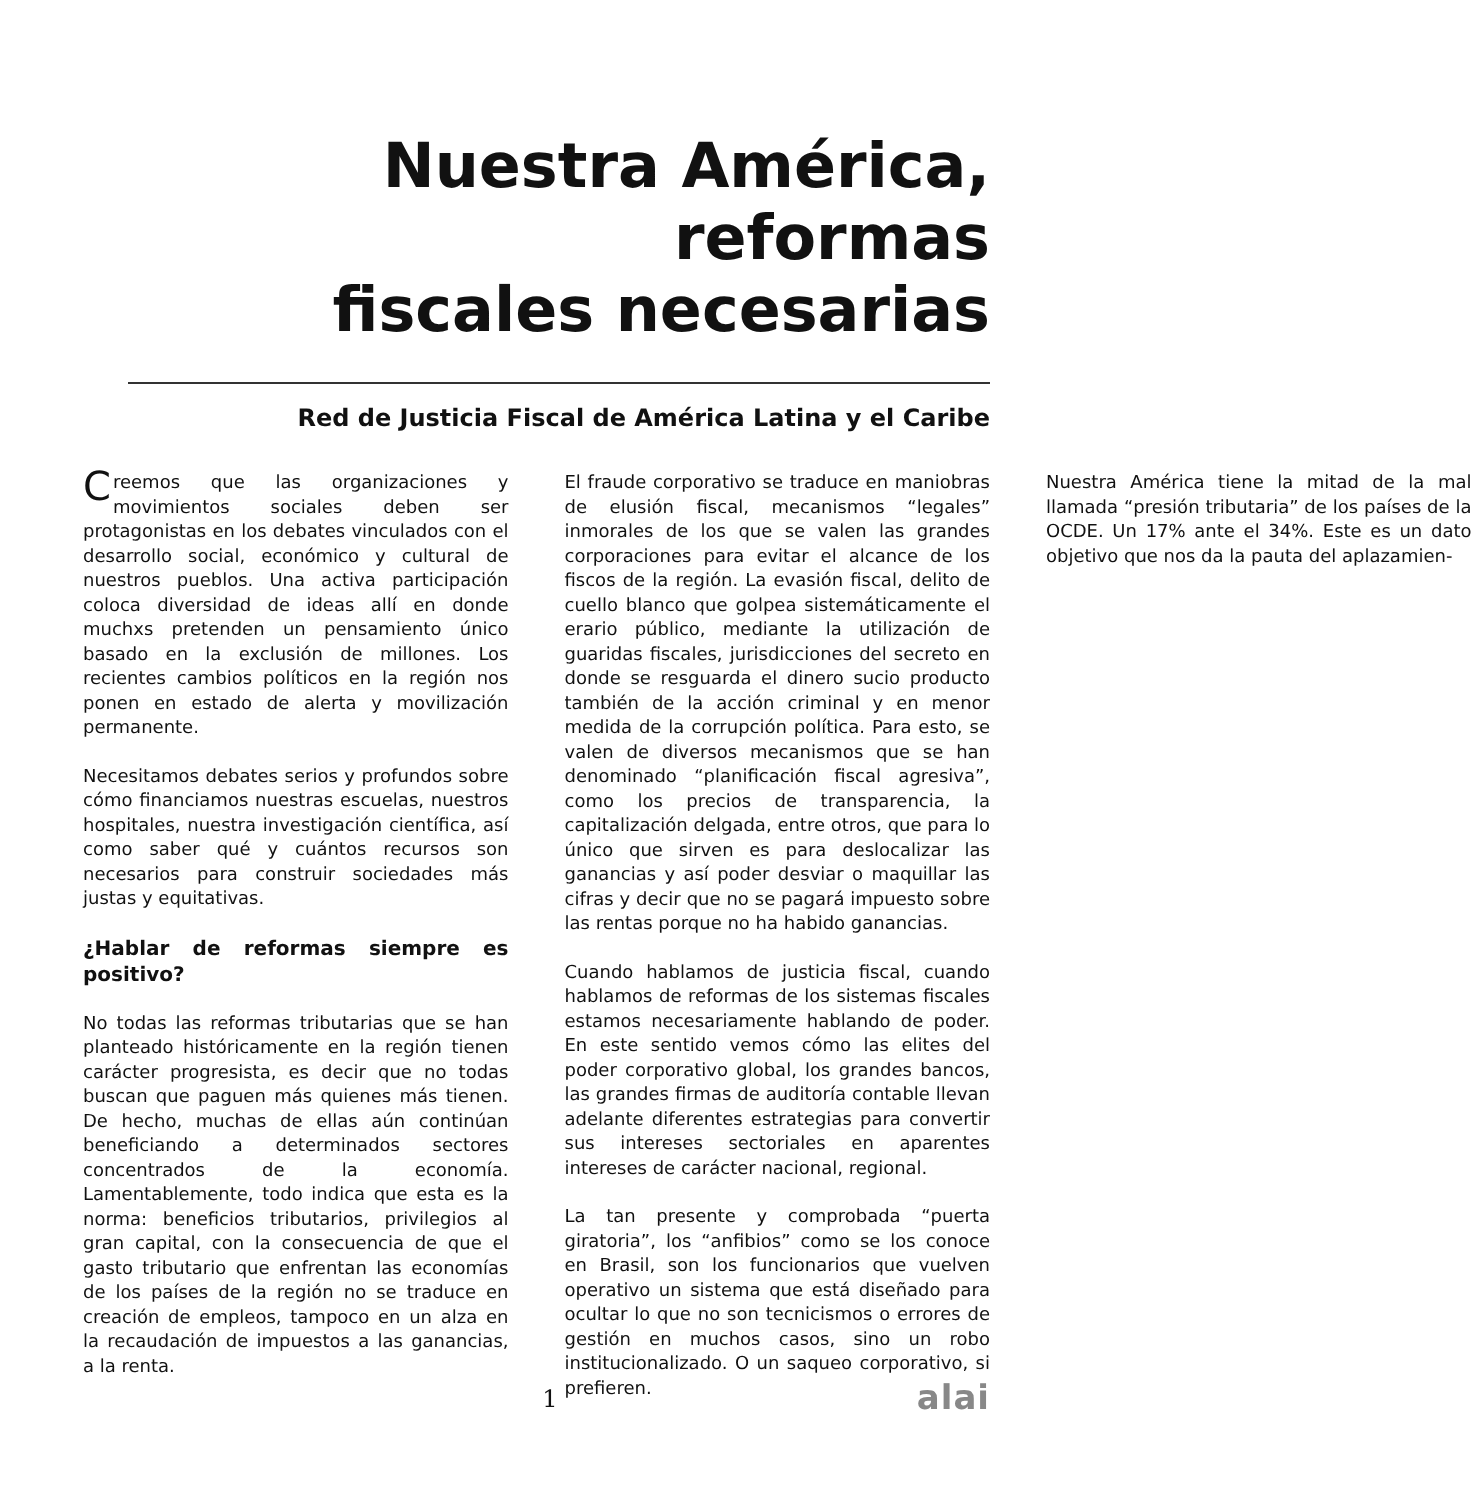Nuestra América, reformas
fiscales necesarias
Red de Justicia Fiscal de América Latina y el Caribe
Creemos que las organizaciones y movimientos sociales deben ser protagonistas en los debates vinculados con el desarrollo social, económico y cultural de nuestros pueblos. Una activa participación coloca diversidad de ideas allí en donde muchxs pretenden un pensamiento único basado en la exclusión de millones. Los recientes cambios políticos en la región nos ponen en estado de alerta y movilización permanente.
Necesitamos debates serios y profundos sobre cómo financiamos nuestras escuelas, nuestros hospitales, nuestra investigación científica, así como saber qué y cuántos recursos son necesarios para construir sociedades más justas y equitativas.
¿Hablar de reformas siempre es positivo?
No todas las reformas tributarias que se han planteado históricamente en la región tienen carácter progresista, es decir que no todas buscan que paguen más quienes más tienen. De hecho, muchas de ellas aún continúan beneficiando a determinados sectores concentrados de la economía. Lamentablemente, todo indica que esta es la norma: beneficios tributarios, privilegios al gran capital, con la consecuencia de que el gasto tributario que enfrentan las economías de los países de la región no se traduce en creación de empleos, tampoco en un alza en la recaudación de impuestos a las ganancias, a la renta.
El fraude corporativo se traduce en maniobras de elusión fiscal, mecanismos “legales” inmorales de los que se valen las grandes corporaciones para evitar el alcance de los fiscos de la región. La evasión fiscal, delito de cuello blanco que golpea sistemáticamente el erario público, mediante la utilización de guaridas fiscales, jurisdicciones del secreto en donde se resguarda el dinero sucio producto también de la acción criminal y en menor medida de la corrupción política. Para esto, se valen de diversos mecanismos que se han denominado “planificación fiscal agresiva”, como los precios de transparencia, la capitalización delgada, entre otros, que para lo único que sirven es para deslocalizar las ganancias y así poder desviar o maquillar las cifras y decir que no se pagará impuesto sobre las rentas porque no ha habido ganancias.
Cuando hablamos de justicia fiscal, cuando hablamos de reformas de los sistemas fiscales estamos necesariamente hablando de poder. En este sentido vemos cómo las elites del poder corporativo global, los grandes bancos, las grandes firmas de auditoría contable llevan adelante diferentes estrategias para convertir sus intereses sectoriales en aparentes intereses de carácter nacional, regional.
La tan presente y comprobada “puerta giratoria”, los “anfibios” como se los conoce en Brasil, son los funcionarios que vuelven operativo un sistema que está diseñado para ocultar lo que no son tecnicismos o errores de gestión en muchos casos, sino un robo institucionalizado. O un saqueo corporativo, si prefieren.
Nuestra América tiene la mitad de la mal llamada “presión tributaria” de los países de la OCDE. Un 17% ante el 34%. Este es un dato objetivo que nos da la pauta del aplazamien-
1
alai